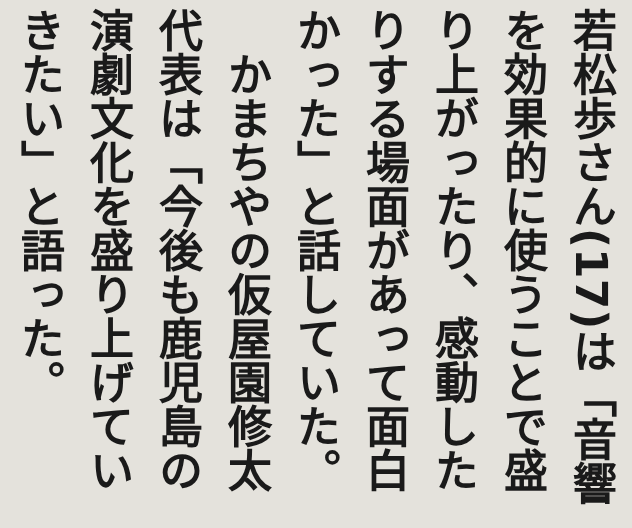若松歩さん(17)は「音響を効果的に使うことで盛り上がったり、感動したりする場面があって面白かった」と話していた。
　かまちやの仮屋園修太代表は「今後も鹿児島の演劇文化を盛り上げていきたい」と語った。